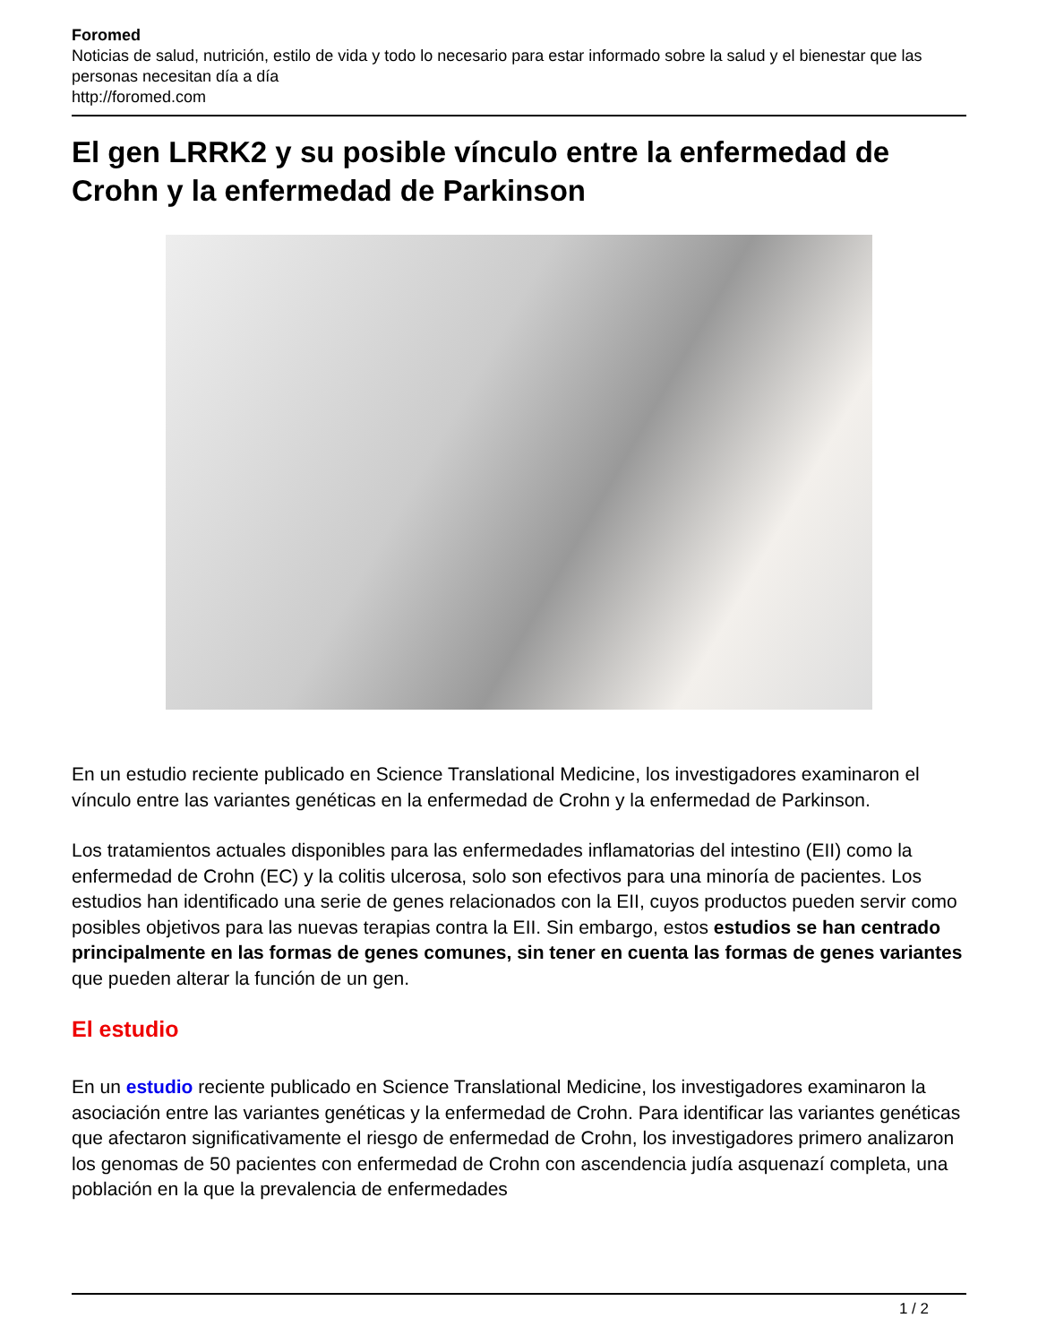Foromed
Noticias de salud, nutrición, estilo de vida y todo lo necesario para estar informado sobre la salud y el bienestar que las personas necesitan día a día
http://foromed.com
El gen LRRK2 y su posible vínculo entre la enfermedad de Crohn y la enfermedad de Parkinson
En un estudio reciente publicado en Science Translational Medicine, los investigadores examinaron el vínculo entre las variantes genéticas en la enfermedad de Crohn y la enfermedad de Parkinson.
Los tratamientos actuales disponibles para las enfermedades inflamatorias del intestino (EII) como la enfermedad de Crohn (EC) y la colitis ulcerosa, solo son efectivos para una minoría de pacientes. Los estudios han identificado una serie de genes relacionados con la EII, cuyos productos pueden servir como posibles objetivos para las nuevas terapias contra la EII. Sin embargo, estos estudios se han centrado principalmente en las formas de genes comunes, sin tener en cuenta las formas de genes variantes que pueden alterar la función de un gen.
El estudio
En un estudio reciente publicado en Science Translational Medicine, los investigadores examinaron la asociación entre las variantes genéticas y la enfermedad de Crohn. Para identificar las variantes genéticas que afectaron significativamente el riesgo de enfermedad de Crohn, los investigadores primero analizaron los genomas de 50 pacientes con enfermedad de Crohn con ascendencia judía asquenazí completa, una población en la que la prevalencia de enfermedades
1 / 2